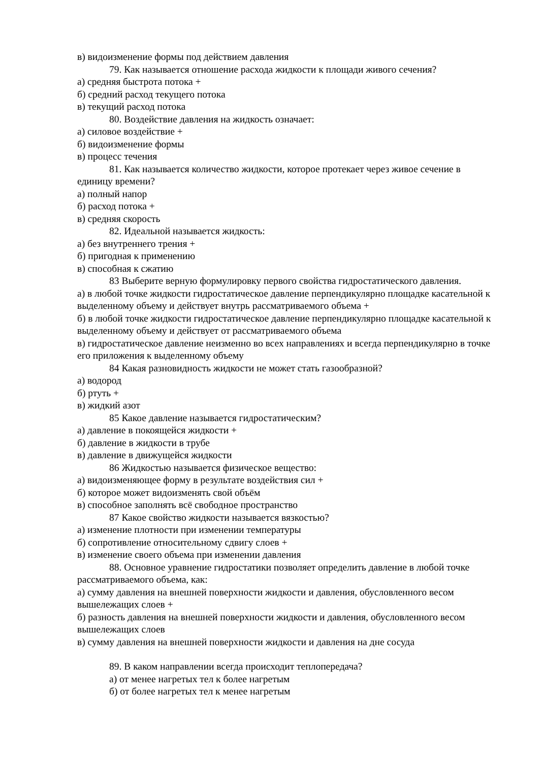в) видоизменение формы под действием давления
79. Как называется отношение расхода жидкости к площади живого сечения?
а) средняя быстрота потока +
б) средний расход текущего потока
в) текущий расход потока
80. Воздействие давления на жидкость означает:
а) силовое воздействие +
б) видоизменение формы
в) процесс течения
81. Как называется количество жидкости, которое протекает через живое сечение в единицу времени?
а) полный напор
б) расход потока +
в) средняя скорость
82. Идеальной называется жидкость:
а) без внутреннего трения +
б) пригодная к применению
в) способная к сжатию
83 Выберите верную формулировку первого свойства гидростатического давления.
а) в любой точке жидкости гидростатическое давление перпендикулярно площадке касательной к выделенному объему и действует внутрь рассматриваемого объема +
б) в любой точке жидкости гидростатическое давление перпендикулярно площадке касательной к выделенному объему и действует от рассматриваемого объема
в) гидростатическое давление неизменно во всех направлениях и всегда перпендикулярно в точке его приложения к выделенному объему
84 Какая разновидность жидкости не может стать газообразной?
а) водород
б) ртуть +
в) жидкий азот
85 Какое давление называется гидростатическим?
а) давление в покоящейся жидкости +
б) давление в жидкости в трубе
в) давление в движущейся жидкости
86 Жидкостью называется физическое вещество:
а) видоизменяющее форму в результате воздействия сил +
б) которое может видоизменять свой объём
в) способное заполнять всё свободное пространство
87 Какое свойство жидкости называется вязкостью?
а) изменение плотности при изменении температуры
б) сопротивление относительному сдвигу слоев +
в) изменение своего объема при изменении давления
88. Основное уравнение гидростатики позволяет определить давление в любой точке рассматриваемого объема, как:
а) сумму давления на внешней поверхности жидкости и давления, обусловленного весом вышележащих слоев +
б) разность давления на внешней поверхности жидкости и давления, обусловленного весом вышележащих слоев
в) сумму давления на внешней поверхности жидкости и давления на дне сосуда
89. В каком направлении всегда происходит теплопередача?
а) от менее нагретых тел к более нагретым
б) от более нагретых тел к менее нагретым